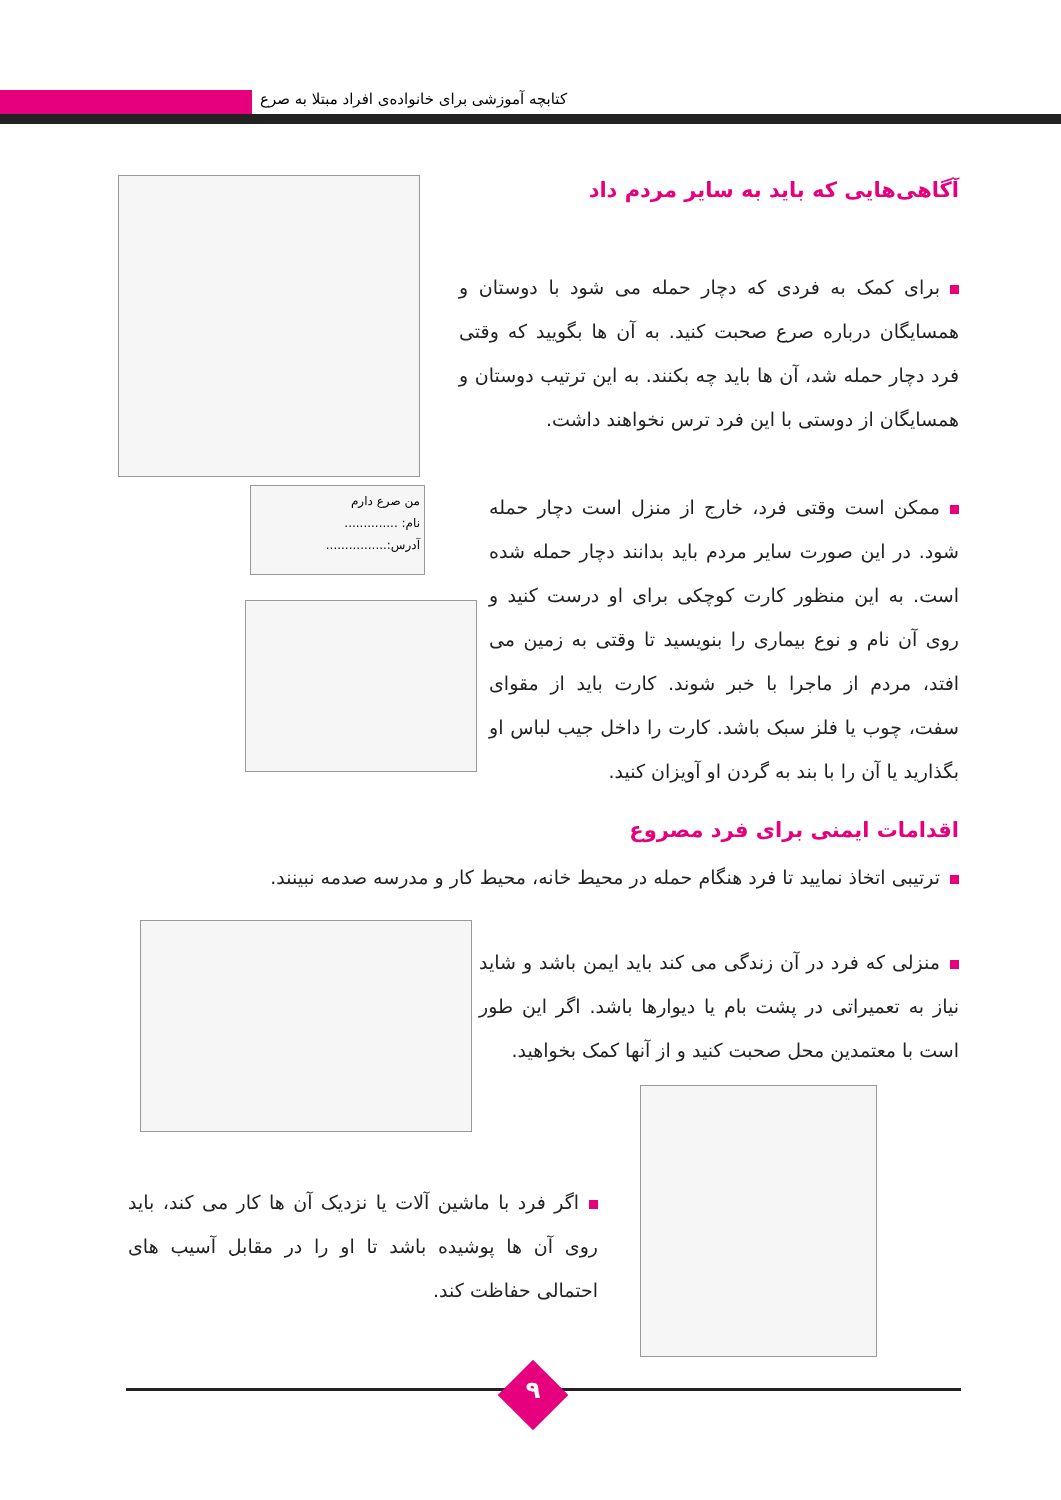کتابچه آموزشی برای خانواده‌ی افراد مبتلا به صرع
آگاهی‌هایی که باید به سایر مردم داد
برای کمک به فردی که دچار حمله می شود با دوستان و همسایگان درباره صرع صحبت کنید. به آن ها بگویید که وقتی فرد دچار حمله شد، آن ها باید چه بکنند. به این ترتیب دوستان و همسایگان از دوستی با این فرد ترس نخواهند داشت.
من صرع دارم
نام: ..............
آدرس:................
ممکن است وقتی فرد، خارج از منزل است دچار حمله شود. در این صورت سایر مردم باید بدانند دچار حمله شده است. به این منظور کارت کوچکی برای او درست کنید و روی آن نام و نوع بیماری را بنویسید تا وقتی به زمین می افتد، مردم از ماجرا با خبر شوند. کارت باید از مقوای سفت، چوب یا فلز سبک باشد. کارت را داخل جیب لباس او بگذارید یا آن را با بند به گردن او آویزان کنید.
اقدامات ایمنی برای فرد مصروع
ترتیبی اتخاذ نمایید تا فرد هنگام حمله در محیط خانه، محیط کار و مدرسه صدمه نبینند.
منزلی که فرد در آن زندگی می کند باید ایمن باشد و شاید نیاز به تعمیراتی در پشت بام یا دیوارها باشد. اگر این طور است با معتمدین محل صحبت کنید و از آنها کمک بخواهید.
اگر فرد با ماشین آلات یا نزدیک آن ها کار می کند، باید روی آن ها پوشیده باشد تا او را در مقابل آسیب های احتمالی حفاظت کند.
۹